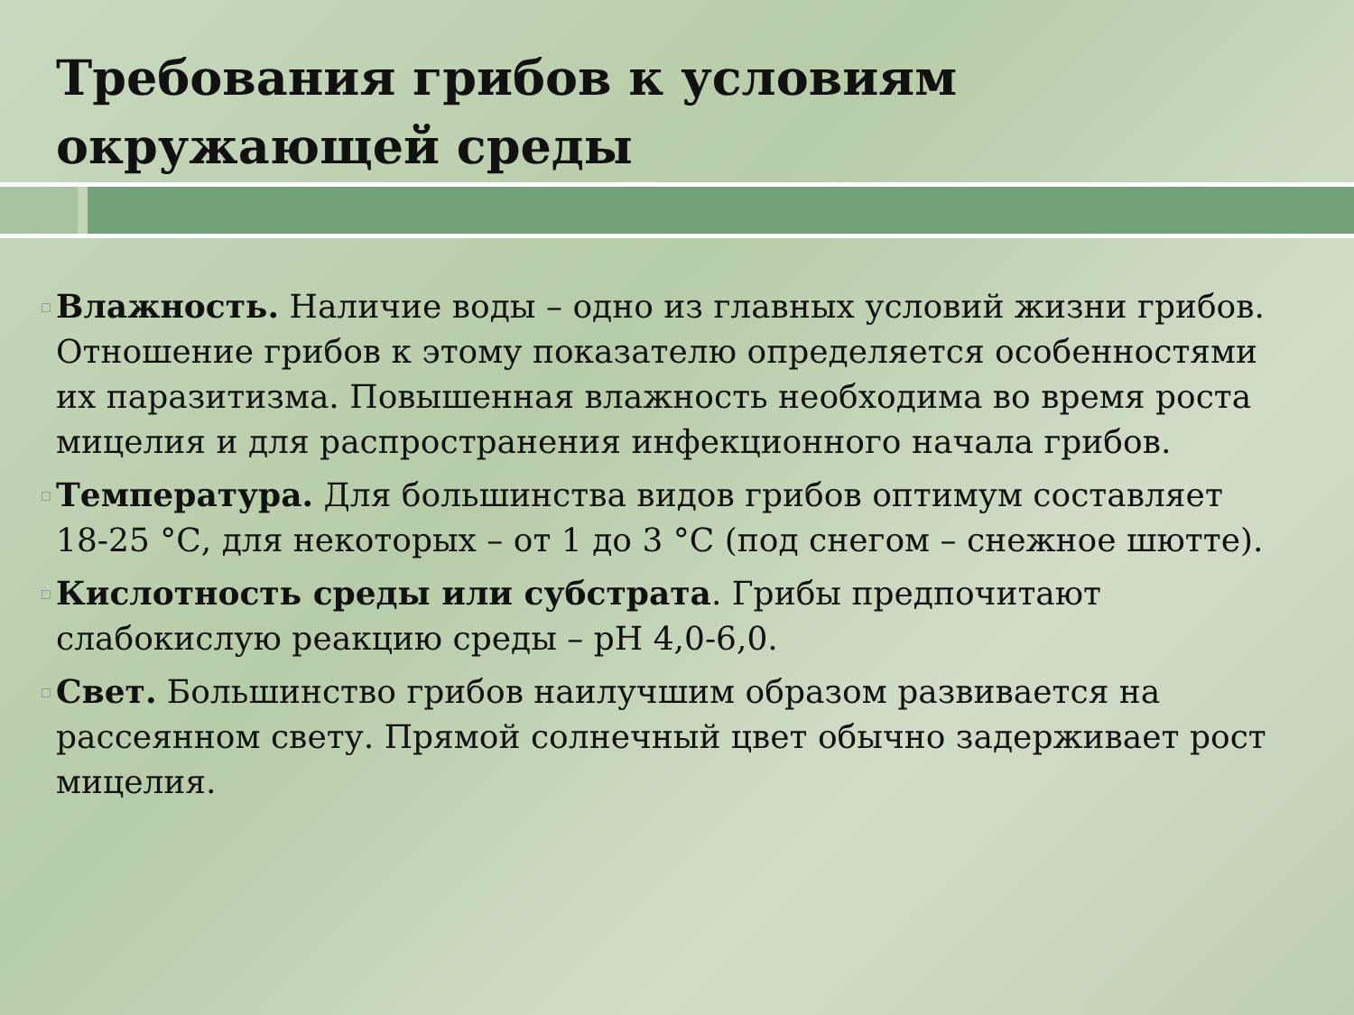Требования грибов к условиям окружающей среды
Влажность. Наличие воды – одно из главных условий жизни грибов. Отношение грибов к этому показателю определяется особенностями их паразитизма. Повышенная влажность необходима во время роста мицелия и для распространения инфекционного начала грибов.
Температура. Для большинства видов грибов оптимум составляет 18-25 °С, для некоторых – от 1 до 3 °С (под снегом – снежное шютте).
Кислотность среды или субстрата. Грибы предпочитают слабокислую реакцию среды – рН 4,0-6,0.
Свет. Большинство грибов наилучшим образом развивается на рассеянном свету. Прямой солнечный цвет обычно задерживает рост мицелия.